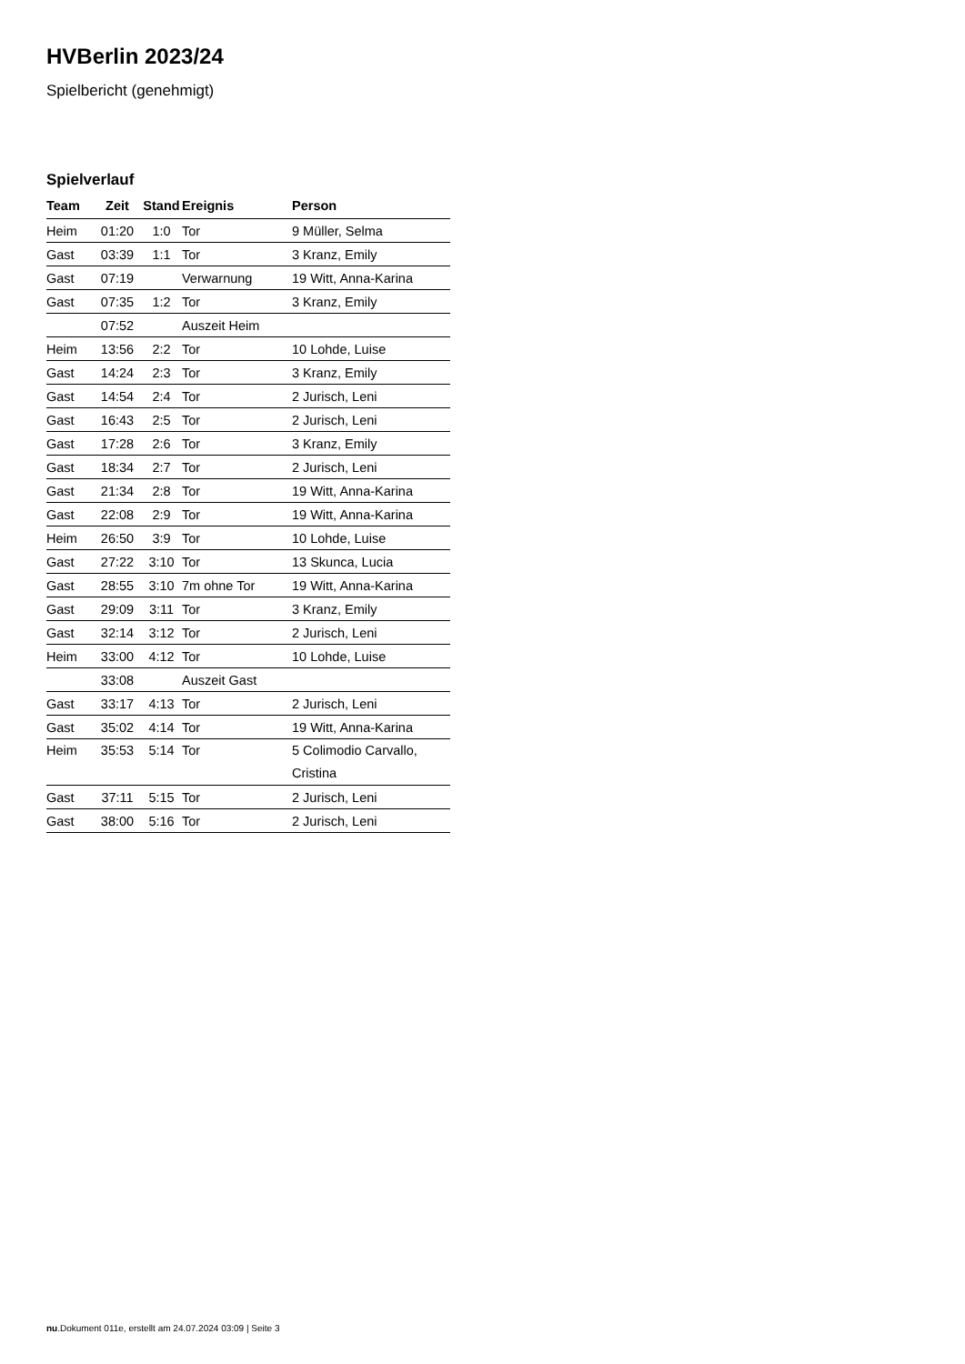HVBerlin 2023/24
Spielbericht (genehmigt)
Spielverlauf
| Team | Zeit | Stand | Ereignis | Person |
| --- | --- | --- | --- | --- |
| Heim | 01:20 | 1:0 | Tor | 9 Müller, Selma |
| Gast | 03:39 | 1:1 | Tor | 3 Kranz, Emily |
| Gast | 07:19 | | Verwarnung | 19 Witt, Anna-Karina |
| Gast | 07:35 | 1:2 | Tor | 3 Kranz, Emily |
| | 07:52 | | Auszeit Heim | |
| Heim | 13:56 | 2:2 | Tor | 10 Lohde, Luise |
| Gast | 14:24 | 2:3 | Tor | 3 Kranz, Emily |
| Gast | 14:54 | 2:4 | Tor | 2 Jurisch, Leni |
| Gast | 16:43 | 2:5 | Tor | 2 Jurisch, Leni |
| Gast | 17:28 | 2:6 | Tor | 3 Kranz, Emily |
| Gast | 18:34 | 2:7 | Tor | 2 Jurisch, Leni |
| Gast | 21:34 | 2:8 | Tor | 19 Witt, Anna-Karina |
| Gast | 22:08 | 2:9 | Tor | 19 Witt, Anna-Karina |
| Heim | 26:50 | 3:9 | Tor | 10 Lohde, Luise |
| Gast | 27:22 | 3:10 | Tor | 13 Skunca, Lucia |
| Gast | 28:55 | 3:10 | 7m ohne Tor | 19 Witt, Anna-Karina |
| Gast | 29:09 | 3:11 | Tor | 3 Kranz, Emily |
| Gast | 32:14 | 3:12 | Tor | 2 Jurisch, Leni |
| Heim | 33:00 | 4:12 | Tor | 10 Lohde, Luise |
| | 33:08 | | Auszeit Gast | |
| Gast | 33:17 | 4:13 | Tor | 2 Jurisch, Leni |
| Gast | 35:02 | 4:14 | Tor | 19 Witt, Anna-Karina |
| Heim | 35:53 | 5:14 | Tor | 5 Colimodio Carvallo, Cristina |
| Gast | 37:11 | 5:15 | Tor | 2 Jurisch, Leni |
| Gast | 38:00 | 5:16 | Tor | 2 Jurisch, Leni |
nu.Dokument 011e, erstellt am 24.07.2024 03:09 | Seite 3